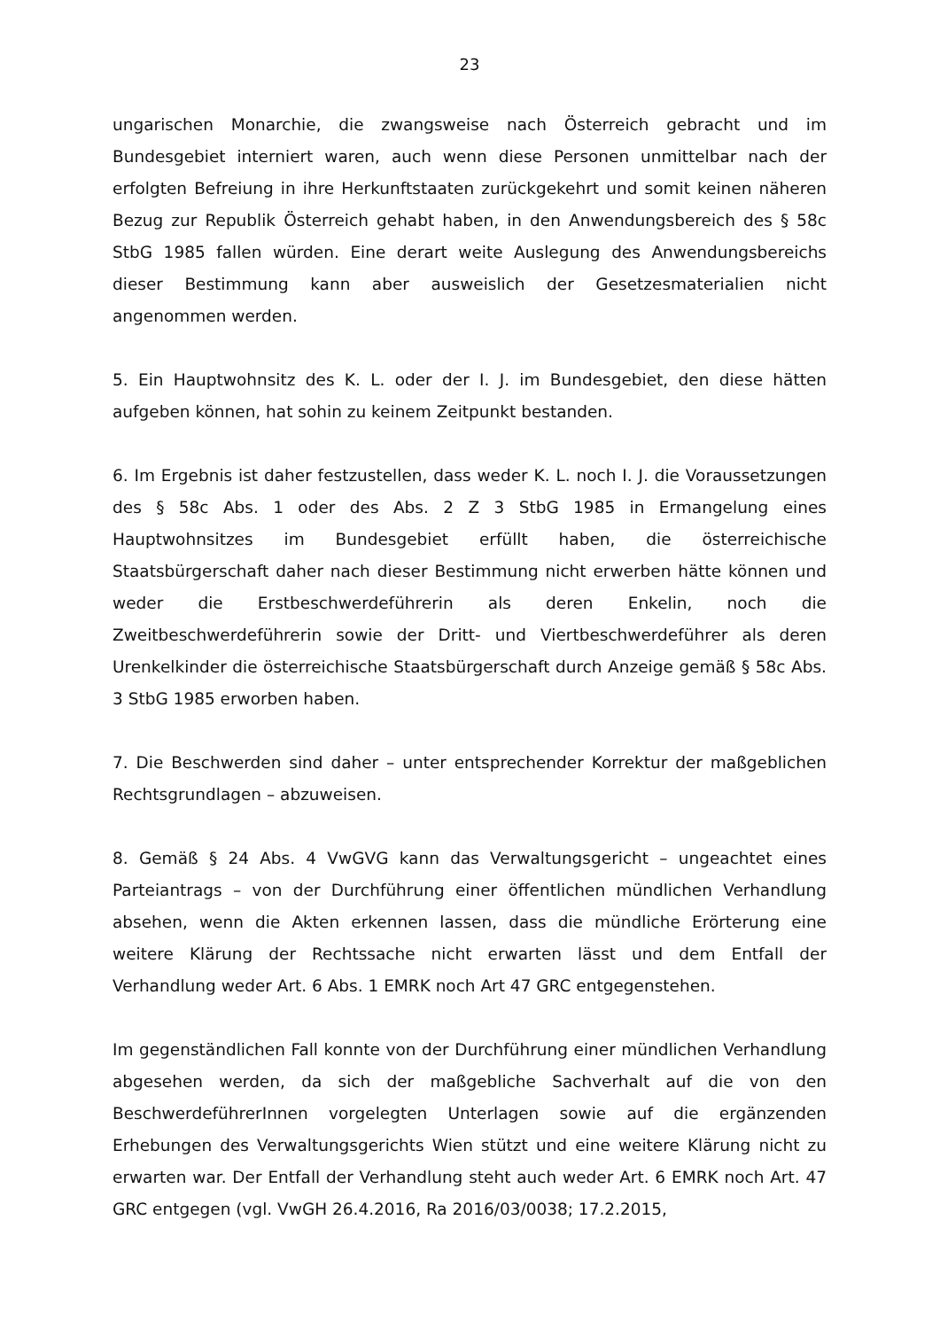23
ungarischen Monarchie, die zwangsweise nach Österreich gebracht und im Bundesgebiet interniert waren, auch wenn diese Personen unmittelbar nach der erfolgten Befreiung in ihre Herkunftstaaten zurückgekehrt und somit keinen näheren Bezug zur Republik Österreich gehabt haben, in den Anwendungsbereich des § 58c StbG 1985 fallen würden. Eine derart weite Auslegung des Anwendungsbereichs dieser Bestimmung kann aber ausweislich der Gesetzesmaterialien nicht angenommen werden.
5. Ein Hauptwohnsitz des K. L. oder der I. J. im Bundesgebiet, den diese hätten aufgeben können, hat sohin zu keinem Zeitpunkt bestanden.
6. Im Ergebnis ist daher festzustellen, dass weder K. L. noch I. J. die Voraussetzungen des § 58c Abs. 1 oder des Abs. 2 Z 3 StbG 1985 in Ermangelung eines Hauptwohnsitzes im Bundesgebiet erfüllt haben, die österreichische Staatsbürgerschaft daher nach dieser Bestimmung nicht erwerben hätte können und weder die Erstbeschwerdeführerin als deren Enkelin, noch die Zweitbeschwerdeführerin sowie der Dritt- und Viertbeschwerdeführer als deren Urenkelkinder die österreichische Staatsbürgerschaft durch Anzeige gemäß § 58c Abs. 3 StbG 1985 erworben haben.
7. Die Beschwerden sind daher – unter entsprechender Korrektur der maßgeblichen Rechtsgrundlagen – abzuweisen.
8. Gemäß § 24 Abs. 4 VwGVG kann das Verwaltungsgericht – ungeachtet eines Parteiantrags – von der Durchführung einer öffentlichen mündlichen Verhandlung absehen, wenn die Akten erkennen lassen, dass die mündliche Erörterung eine weitere Klärung der Rechtssache nicht erwarten lässt und dem Entfall der Verhandlung weder Art. 6 Abs. 1 EMRK noch Art 47 GRC entgegenstehen.
Im gegenständlichen Fall konnte von der Durchführung einer mündlichen Verhandlung abgesehen werden, da sich der maßgebliche Sachverhalt auf die von den BeschwerdeführerInnen vorgelegten Unterlagen sowie auf die ergänzenden Erhebungen des Verwaltungsgerichts Wien stützt und eine weitere Klärung nicht zu erwarten war. Der Entfall der Verhandlung steht auch weder Art. 6 EMRK noch Art. 47 GRC entgegen (vgl. VwGH 26.4.2016, Ra 2016/03/0038; 17.2.2015,